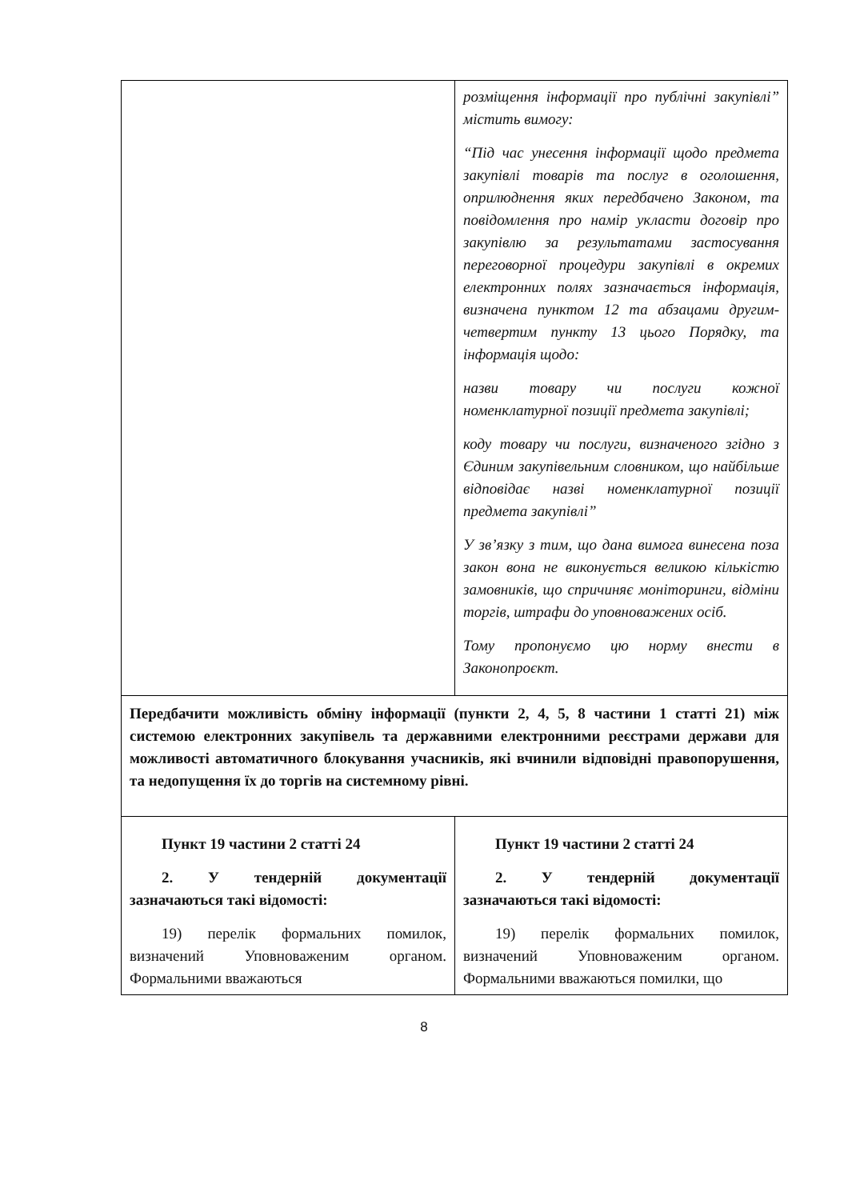| | розміщення інформації про публічні закупівлі” містить вимогу: “Під час унесення інформації щодо предмета закупівлі товарів та послуг в оголошення, оприлюднення яких передбачено Законом, та повідомлення про намір укласти договір про закупівлю за результатами застосування переговорної процедури закупівлі в окремих електронних полях зазначається інформація, визначена пунктом 12 та абзацами другим-четвертим пункту 13 цього Порядку, та інформація щодо: назви товару чи послуги кожної номенклатурної позиції предмета закупівлі; коду товару чи послуги, визначеного згідно з Єдиним закупівельним словником, що найбільше відповідає назві номенклатурної позиції предмета закупівлі” У зв’язку з тим, що дана вимога винесена поза закон вона не виконується великою кількістю замовників, що спричиняє моніторинги, відміни торгів, штрафи до уповноважених осіб. Тому пропонуємо цю норму внести в Законопроєкт. |
| Передбачити можливість обміну інформації (пункти 2, 4, 5, 8 частини 1 статті 21) між системою електронних закупівель та державними електронними реєстрами держави для можливості автоматичного блокування учасників, які вчинили відповідні правопорушення, та недопущення їх до торгів на системному рівні. | |
| Пункт 19 частини 2 статті 24 2. У тендерній документації зазначаються такі відомості: 19) перелік формальних помилок, визначений Уповноваженим органом. Формальними вважаються | Пункт 19 частини 2 статті 24 2. У тендерній документації зазначаються такі відомості: 19) перелік формальних помилок, визначений Уповноваженим органом. Формальними вважаються помилки, що |
8